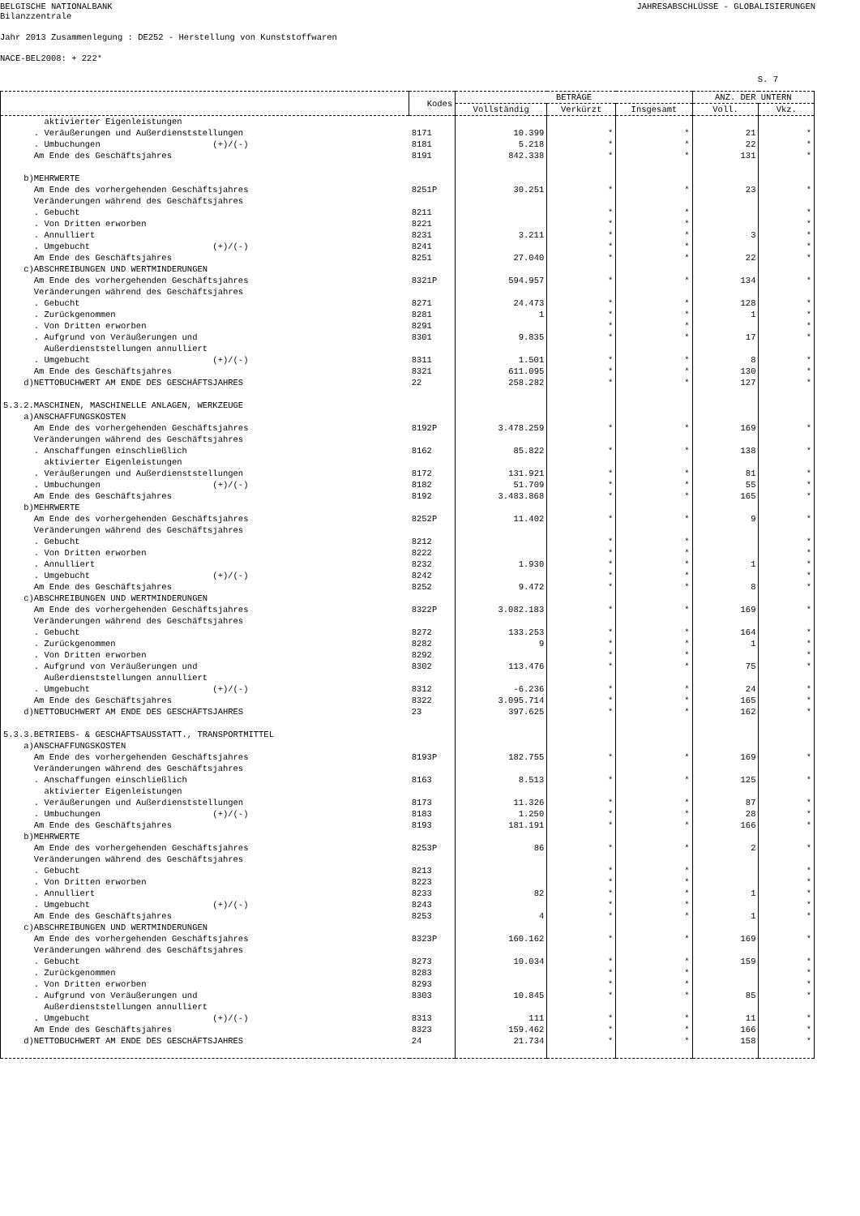BELGISCHE NATIONALBANK JAHRESABSCHLÜSSE - GLOBALISIERUNGEN
Bilanzzentrale
Jahr 2013 Zusammenlegung : DE252 - Herstellung von Kunststoffwaren
NACE-BEL2008: + 222*
S. 7
| | Kodes | BETRÄGE | | | ANZ. DER UNTERN | |
| --- | --- | --- | --- | --- | --- | --- |
| | | Vollständig | Verkürzt | Insgesamt | Voll. | Vkz. |
| aktivierter Eigenleistungen | | | | | | |
| . Veräußerungen und Außerdienststellungen | 8171 | 10.399 | * | * | 21 | * |
| . Umbuchungen (+)/(-) | 8181 | 5.218 | * | * | 22 | * |
| Am Ende des Geschäftsjahres | 8191 | 842.338 | * | * | 131 | * |
| b)MEHRWERTE | | | | | | |
| Am Ende des vorhergehenden Geschäftsjahres | 8251P | 30.251 | * | * | 23 | * |
| Veränderungen während des Geschäftsjahres | | | | | | |
| . Gebucht | 8211 | | * | * | | * |
| . Von Dritten erworben | 8221 | | * | * | | * |
| . Annulliert | 8231 | 3.211 | * | * | 3 | * |
| . Umgebucht (+)/(-) | 8241 | | * | * | | * |
| Am Ende des Geschäftsjahres | 8251 | 27.040 | * | * | 22 | * |
| c)ABSCHREIBUNGEN UND WERTMINDERUNGEN | | | | | | |
| Am Ende des vorhergehenden Geschäftsjahres | 8321P | 594.957 | * | * | 134 | * |
| Veränderungen während des Geschäftsjahres | | | | | | |
| . Gebucht | 8271 | 24.473 | * | * | 128 | * |
| . Zurückgenommen | 8281 | 1 | * | * | 1 | * |
| . Von Dritten erworben | 8291 | | * | * | | * |
| . Aufgrund von Veräußerungen und | 8301 | 9.835 | * | * | 17 | * |
| Außerdienststellungen annulliert | | | | | | |
| . Umgebucht (+)/(-) | 8311 | 1.501 | * | * | 8 | * |
| Am Ende des Geschäftsjahres | 8321 | 611.095 | * | * | 130 | * |
| d)NETTOBUCHWERT AM ENDE DES GESCHÄFTSJAHRES | 22 | 258.282 | * | * | 127 | * |
| 5.3.2.MASCHINEN, MASCHINELLE ANLAGEN, WERKZEUGE | | | | | | |
| a)ANSCHAFFUNGSKOSTEN | | | | | | |
| Am Ende des vorhergehenden Geschäftsjahres | 8192P | 3.478.259 | * | * | 169 | * |
| Veränderungen während des Geschäftsjahres | | | | | | |
| . Anschaffungen einschließlich | 8162 | 85.822 | * | * | 138 | * |
| aktivierter Eigenleistungen | | | | | | |
| . Veräußerungen und Außerdienststellungen | 8172 | 131.921 | * | * | 81 | * |
| . Umbuchungen (+)/(-) | 8182 | 51.709 | * | * | 55 | * |
| Am Ende des Geschäftsjahres | 8192 | 3.483.868 | * | * | 165 | * |
| b)MEHRWERTE | | | | | | |
| Am Ende des vorhergehenden Geschäftsjahres | 8252P | 11.402 | * | * | 9 | * |
| Veränderungen während des Geschäftsjahres | | | | | | |
| . Gebucht | 8212 | | * | * | | * |
| . Von Dritten erworben | 8222 | | * | * | | * |
| . Annulliert | 8232 | 1.930 | * | * | 1 | * |
| . Umgebucht (+)/(-) | 8242 | | * | * | | * |
| Am Ende des Geschäftsjahres | 8252 | 9.472 | * | * | 8 | * |
| c)ABSCHREIBUNGEN UND WERTMINDERUNGEN | | | | | | |
| Am Ende des vorhergehenden Geschäftsjahres | 8322P | 3.082.183 | * | * | 169 | * |
| Veränderungen während des Geschäftsjahres | | | | | | |
| . Gebucht | 8272 | 133.253 | * | * | 164 | * |
| . Zurückgenommen | 8282 | 9 | * | * | 1 | * |
| . Von Dritten erworben | 8292 | | * | * | | * |
| . Aufgrund von Veräußerungen und | 8302 | 113.476 | * | * | 75 | * |
| Außerdienststellungen annulliert | | | | | | |
| . Umgebucht (+)/(-) | 8312 | -6.236 | * | * | 24 | * |
| Am Ende des Geschäftsjahres | 8322 | 3.095.714 | * | * | 165 | * |
| d)NETTOBUCHWERT AM ENDE DES GESCHÄFTSJAHRES | 23 | 397.625 | * | * | 162 | * |
| 5.3.3.BETRIEBS- & GESCHÄFTSAUSSTATT., TRANSPORTMITTEL | | | | | | |
| a)ANSCHAFFUNGSKOSTEN | | | | | | |
| Am Ende des vorhergehenden Geschäftsjahres | 8193P | 182.755 | * | * | 169 | * |
| Veränderungen während des Geschäftsjahres | | | | | | |
| . Anschaffungen einschließlich | 8163 | 8.513 | * | * | 125 | * |
| aktivierter Eigenleistungen | | | | | | |
| . Veräußerungen und Außerdienststellungen | 8173 | 11.326 | * | * | 87 | * |
| . Umbuchungen (+)/(-) | 8183 | 1.250 | * | * | 28 | * |
| Am Ende des Geschäftsjahres | 8193 | 181.191 | * | * | 166 | * |
| b)MEHRWERTE | | | | | | |
| Am Ende des vorhergehenden Geschäftsjahres | 8253P | 86 | * | * | 2 | * |
| Veränderungen während des Geschäftsjahres | | | | | | |
| . Gebucht | 8213 | | * | * | | * |
| . Von Dritten erworben | 8223 | | * | * | | * |
| . Annulliert | 8233 | 82 | * | * | 1 | * |
| . Umgebucht (+)/(-) | 8243 | | * | * | | * |
| Am Ende des Geschäftsjahres | 8253 | 4 | * | * | 1 | * |
| c)ABSCHREIBUNGEN UND WERTMINDERUNGEN | | | | | | |
| Am Ende des vorhergehenden Geschäftsjahres | 8323P | 160.162 | * | * | 169 | * |
| Veränderungen während des Geschäftsjahres | | | | | | |
| . Gebucht | 8273 | 10.034 | * | * | 159 | * |
| . Zurückgenommen | 8283 | | * | * | | * |
| . Von Dritten erworben | 8293 | | * | * | | * |
| . Aufgrund von Veräußerungen und | 8303 | 10.845 | * | * | 85 | * |
| Außerdienststellungen annulliert | | | | | | |
| . Umgebucht (+)/(-) | 8313 | 111 | * | * | 11 | * |
| Am Ende des Geschäftsjahres | 8323 | 159.462 | * | * | 166 | * |
| d)NETTOBUCHWERT AM ENDE DES GESCHÄFTSJAHRES | 24 | 21.734 | * | * | 158 | * |